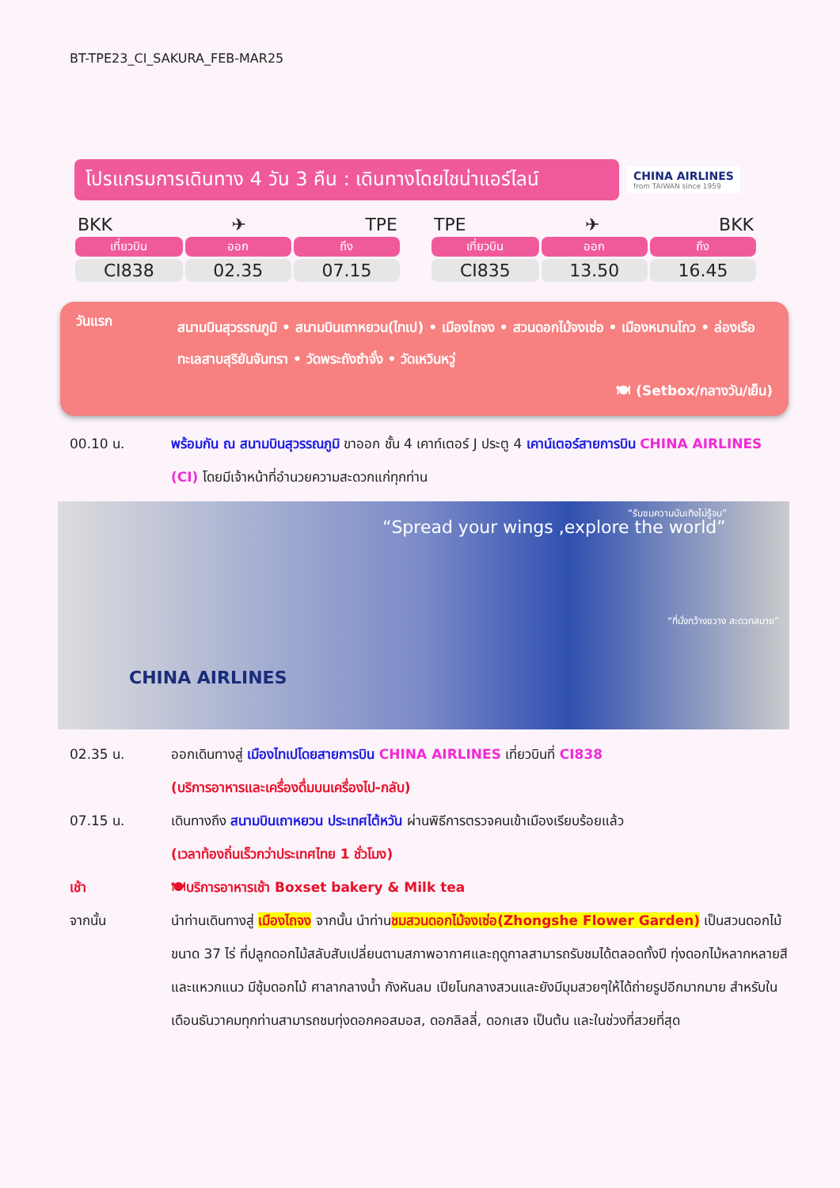BT-TPE23_CI_SAKURA_FEB-MAR25
โปรแกรมการเดินทาง 4 วัน 3 คืน : เดินทางโดยไชน่าแอร์ไลน์
CHINA AIRLINES
from TAIWAN since 1959
BKK ✈ TPE
| เที่ยวบิน | ออก | ถึง |
| --- | --- | --- |
| CI838 | 02.35 | 07.15 |
TPE ✈ BKK
| เที่ยวบิน | ออก | ถึง |
| --- | --- | --- |
| CI835 | 13.50 | 16.45 |
วันแรก
สนามบินสุวรรณภูมิ • สนามบินเถาหยวน(ไทเป) • เมืองไถจง • สวนดอกไม้จงเซ่อ • เมืองหนานโถว • ล่องเรือทะเลสาบสุริยันจันทรา • วัดพระถังซำจั๋ง • วัดเหวินหวู่
🍽 (Setbox/กลางวัน/เย็น)
00.10 น. พร้อมกัน ณ สนามบินสุวรรณภูมิ ขาออก ชั้น 4 เคาท์เตอร์ J ประตู 4 เคาน์เตอร์สายการบิน CHINA AIRLINES (CI) โดยมีเจ้าหน้าที่อำนวยความสะดวกแก่ทุกท่าน
“Spread your wings ,explore the world”
“รับชมความบันเทิงไม่รู้จบ”
“ที่นั่งกว้างขวาง สะดวกสบาย”
CHINA AIRLINES
02.35 น. ออกเดินทางสู่ เมืองไทเปโดยสายการบิน CHINA AIRLINES เที่ยวบินที่ CI838
(บริการอาหารและเครื่องดื่มบนเครื่องไป-กลับ)
07.15 น. เดินทางถึง สนามบินเถาหยวน ประเทศไต้หวัน ผ่านพิธีการตรวจคนเข้าเมืองเรียบร้อยแล้ว
(เวลาท้องถิ่นเร็วกว่าประเทศไทย 1 ชั่วโมง)
เช้า 🍽บริการอาหารเช้า Boxset bakery & Milk tea
จากนั้น นำท่านเดินทางสู่ เมืองไถจง จากนั้น นำท่านชมสวนดอกไม้จงเซ่อ(Zhongshe Flower Garden) เป็นสวนดอกไม้ขนาด 37 ไร่ ที่ปลูกดอกไม้สลับสับเปลี่ยนตามสภาพอากาศและฤดูกาลสามารถรับชมได้ตลอดทั้งปี ทุ่งดอกไม้หลากหลายสีและแหวกแนว มีซุ้มดอกไม้ ศาลากลางน้ำ กังหันลม เปียโนกลางสวนและยังมีมุมสวยๆให้ได้ถ่ายรูปอีกมากมาย สำหรับในเดือนธันวาคมทุกท่านสามารถชมทุ่งดอกคอสมอส, ดอกลิลลี่, ดอกเสจ เป็นต้น และในช่วงที่สวยที่สุด